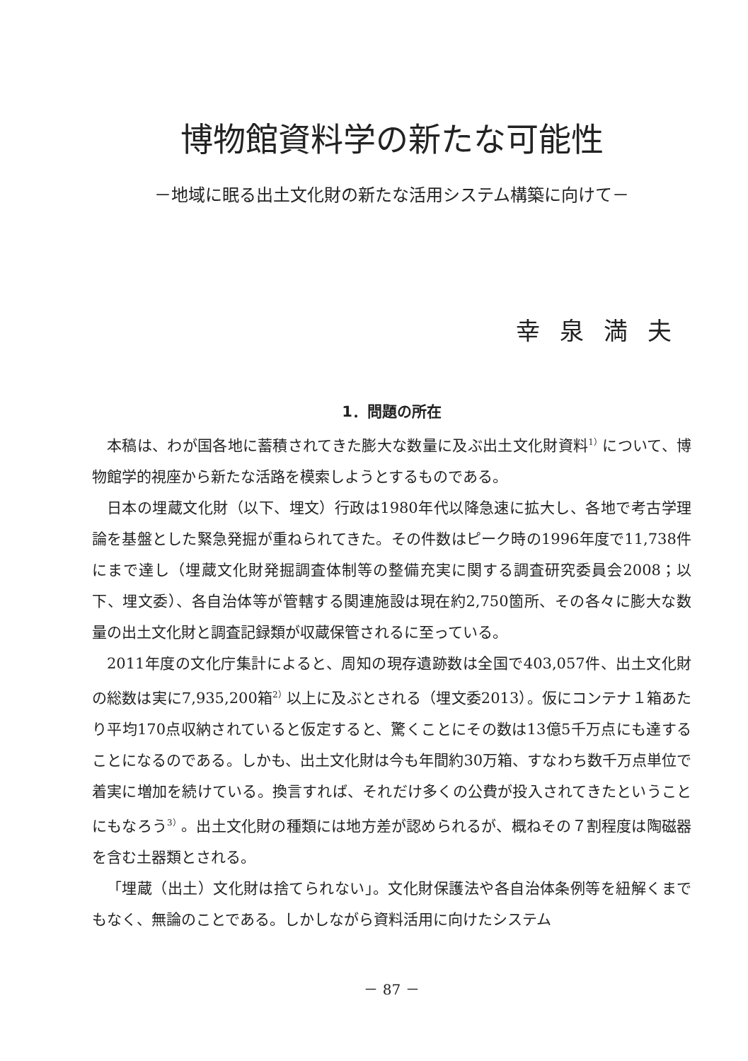博物館資料学の新たな可能性
－地域に眠る出土文化財の新たな活用システム構築に向けて－
幸泉満夫
1．問題の所在
本稿は、わが国各地に蓄積されてきた膨大な数量に及ぶ出土文化財資料<sup>1）</sup>について、博物館学的視座から新たな活路を模索しようとするものである。
日本の埋蔵文化財（以下、埋文）行政は1980年代以降急速に拡大し、各地で考古学理論を基盤とした緊急発掘が重ねられてきた。その件数はピーク時の1996年度で11,738件にまで達し（埋蔵文化財発掘調査体制等の整備充実に関する調査研究委員会2008；以下、埋文委）、各自治体等が管轄する関連施設は現在約2,750箇所、その各々に膨大な数量の出土文化財と調査記録類が収蔵保管されるに至っている。
2011年度の文化庁集計によると、周知の現存遺跡数は全国で403,057件、出土文化財の総数は実に7,935,200箱<sup>2）</sup>以上に及ぶとされる（埋文委2013）。仮にコンテナ１箱あたり平均170点収納されていると仮定すると、驚くことにその数は13億5千万点にも達することになるのである。しかも、出土文化財は今も年間約30万箱、すなわち数千万点単位で着実に増加を続けている。換言すれば、それだけ多くの公費が投入されてきたということにもなろう<sup>3）</sup>。出土文化財の種類には地方差が認められるが、概ねその７割程度は陶磁器を含む土器類とされる。
「埋蔵（出土）文化財は捨てられない」。文化財保護法や各自治体条例等を紐解くまでもなく、無論のことである。しかしながら資料活用に向けたシステム
－ 87 －